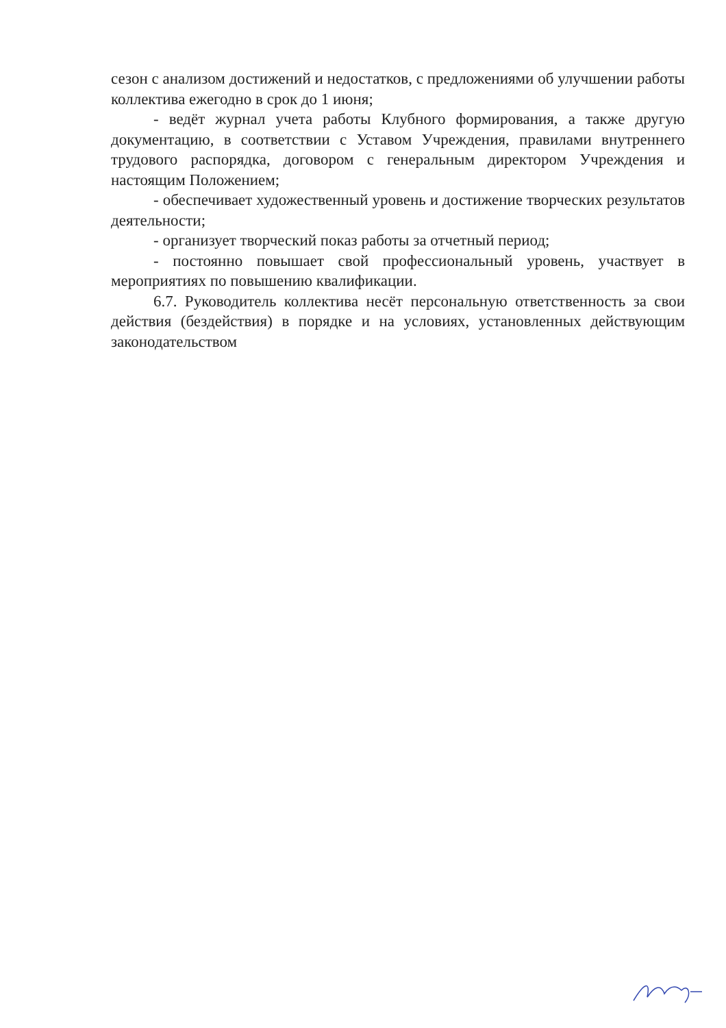сезон с анализом достижений и недостатков, с предложениями об улучшении работы коллектива ежегодно в срок до 1 июня;
- ведёт журнал учета работы Клубного формирования, а также другую документацию, в соответствии с Уставом Учреждения, правилами внутреннего трудового распорядка, договором с генеральным директором Учреждения и настоящим Положением;
- обеспечивает художественный уровень и достижение творческих результатов деятельности;
- организует творческий показ работы за отчетный период;
- постоянно повышает свой профессиональный уровень, участвует в мероприятиях по повышению квалификации.
6.7. Руководитель коллектива несёт персональную ответственность за свои действия (бездействия) в порядке и на условиях, установленных действующим законодательством